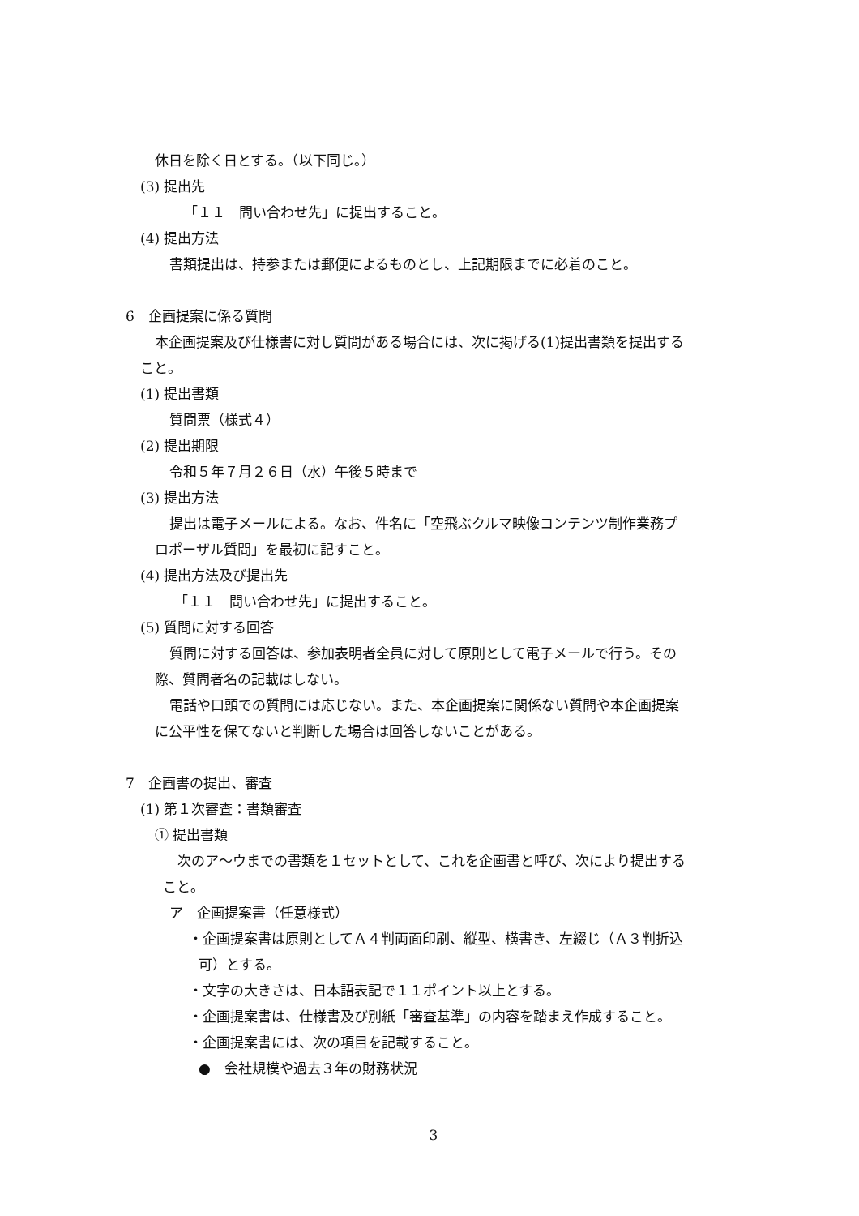休日を除く日とする。（以下同じ。）
(3) 提出先
「１１　問い合わせ先」に提出すること。
(4) 提出方法
書類提出は、持参または郵便によるものとし、上記期限までに必着のこと。
6　企画提案に係る質問
本企画提案及び仕様書に対し質問がある場合には、次に掲げる(1)提出書類を提出する
こと。
(1) 提出書類
質問票（様式４）
(2) 提出期限
令和５年７月２６日（水）午後５時まで
(3) 提出方法
提出は電子メールによる。なお、件名に「空飛ぶクルマ映像コンテンツ制作業務プ
ロポーザル質問」を最初に記すこと。
(4) 提出方法及び提出先
「１１　問い合わせ先」に提出すること。
(5) 質問に対する回答
質問に対する回答は、参加表明者全員に対して原則として電子メールで行う。その
際、質問者名の記載はしない。
電話や口頭での質問には応じない。また、本企画提案に関係ない質問や本企画提案
に公平性を保てないと判断した場合は回答しないことがある。
7　企画書の提出、審査
(1) 第１次審査：書類審査
① 提出書類
次のア～ウまでの書類を１セットとして、これを企画書と呼び、次により提出する
こと。
ア　企画提案書（任意様式）
・企画提案書は原則としてＡ４判両面印刷、縦型、横書き、左綴じ（Ａ３判折込
可）とする。
・文字の大きさは、日本語表記で１１ポイント以上とする。
・企画提案書は、仕様書及び別紙「審査基準」の内容を踏まえ作成すること。
・企画提案書には、次の項目を記載すること。
●　会社規模や過去３年の財務状況
3